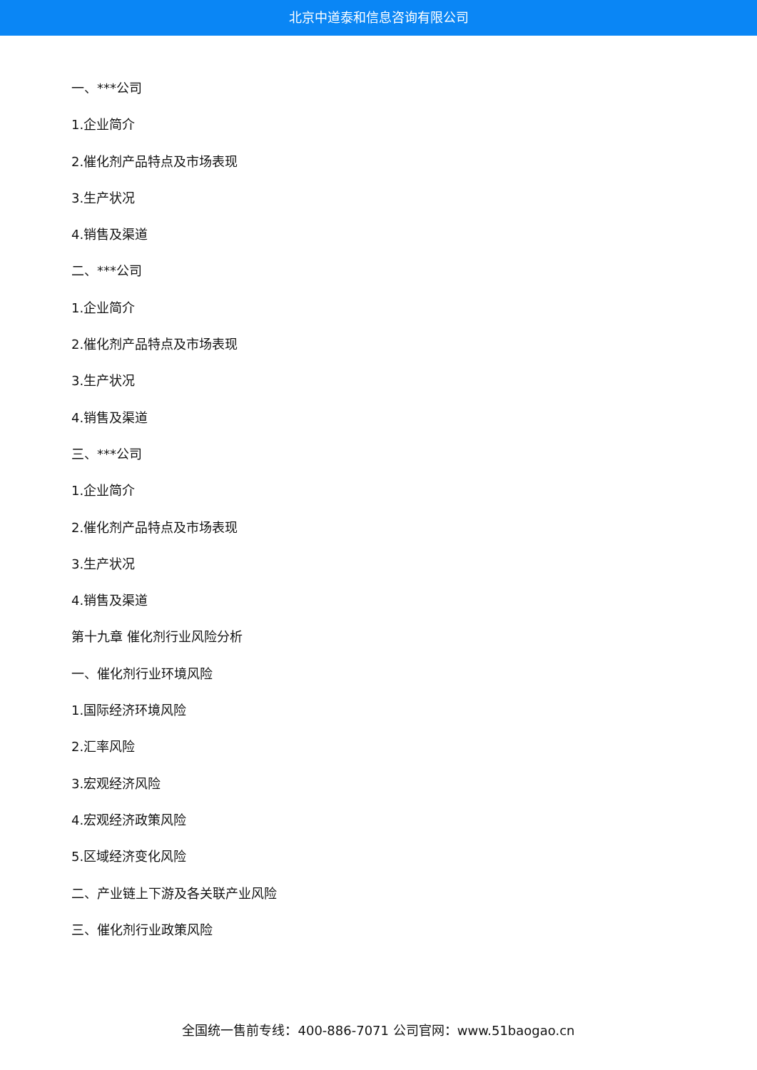北京中道泰和信息咨询有限公司
一、***公司
1.企业简介
2.催化剂产品特点及市场表现
3.生产状况
4.销售及渠道
二、***公司
1.企业简介
2.催化剂产品特点及市场表现
3.生产状况
4.销售及渠道
三、***公司
1.企业简介
2.催化剂产品特点及市场表现
3.生产状况
4.销售及渠道
第十九章 催化剂行业风险分析
一、催化剂行业环境风险
1.国际经济环境风险
2.汇率风险
3.宏观经济风险
4.宏观经济政策风险
5.区域经济变化风险
二、产业链上下游及各关联产业风险
三、催化剂行业政策风险
全国统一售前专线：400-886-7071 公司官网：www.51baogao.cn